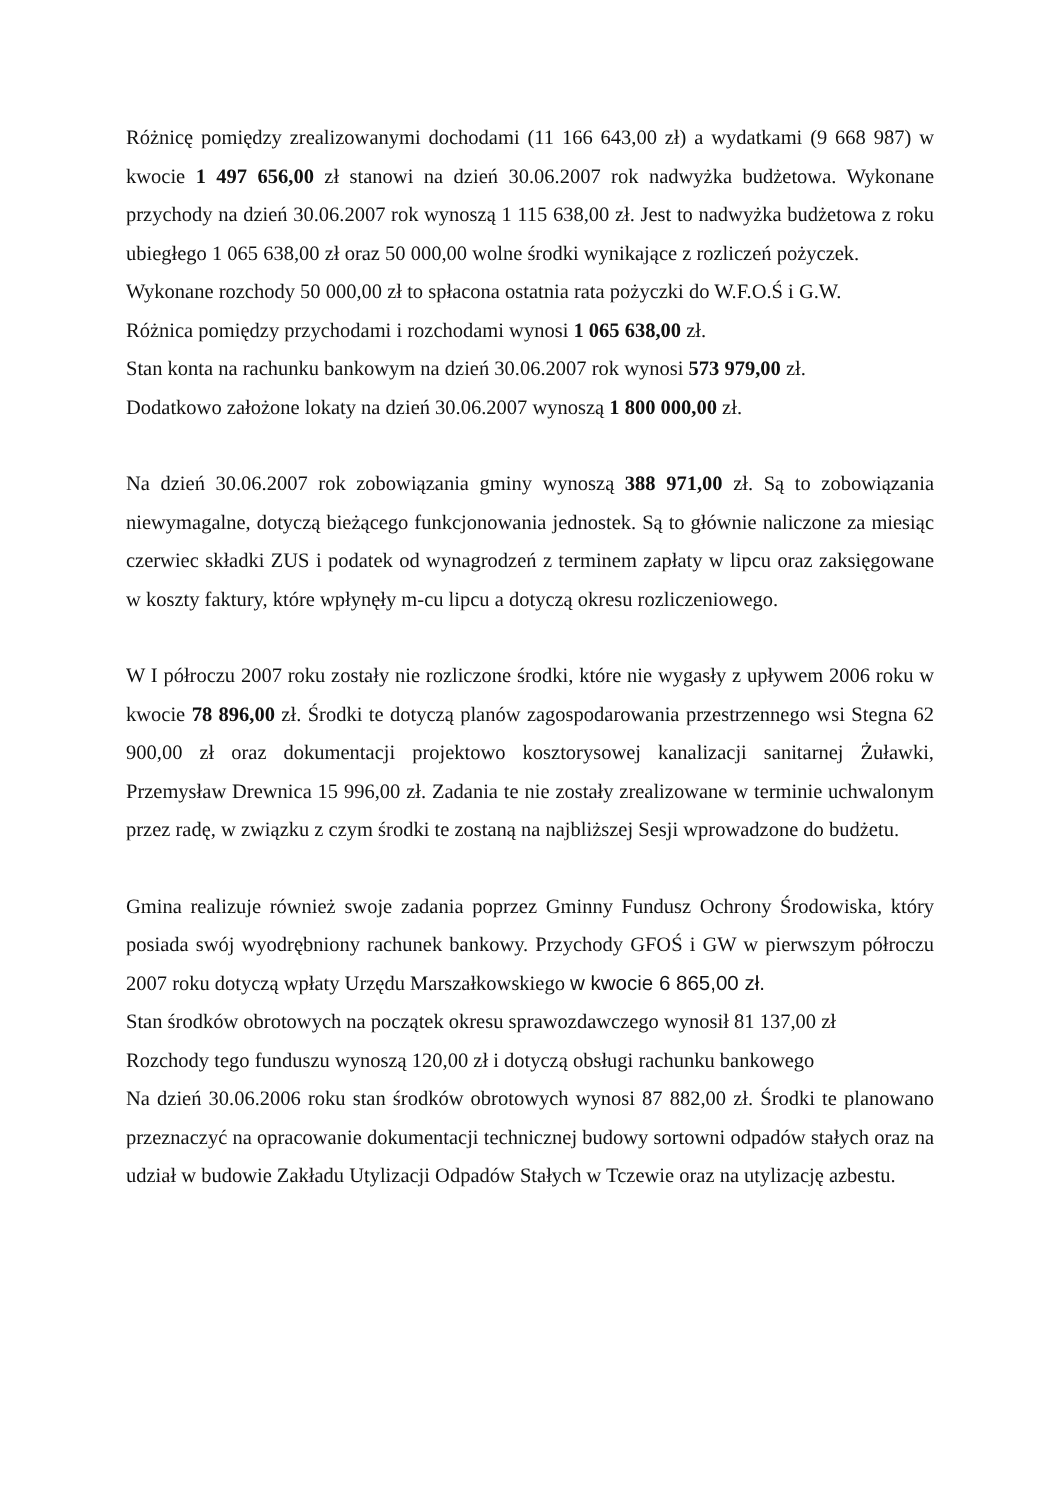Różnicę pomiędzy zrealizowanymi dochodami (11 166 643,00 zł) a wydatkami (9 668 987) w kwocie 1 497 656,00 zł stanowi na dzień 30.06.2007 rok nadwyżka budżetowa. Wykonane przychody na dzień 30.06.2007 rok wynoszą 1 115 638,00 zł. Jest to nadwyżka budżetowa z roku ubiegłego 1 065 638,00 zł oraz 50 000,00 wolne środki wynikające z rozliczeń pożyczek.
Wykonane rozchody 50 000,00 zł to spłacona ostatnia rata pożyczki do W.F.O.Ś i G.W.
Różnica pomiędzy przychodami i rozchodami wynosi 1 065 638,00 zł.
Stan konta na rachunku bankowym na dzień 30.06.2007 rok wynosi 573 979,00 zł.
Dodatkowo założone lokaty na dzień 30.06.2007 wynoszą 1 800 000,00 zł.
Na dzień 30.06.2007 rok zobowiązania gminy wynoszą 388 971,00 zł. Są to zobowiązania niewymagalne, dotyczą bieżącego funkcjonowania jednostek. Są to głównie naliczone za miesiąc czerwiec składki ZUS i podatek od wynagrodzeń z terminem zapłaty w lipcu oraz zaksięgowane w koszty faktury, które wpłynęły m-cu lipcu a dotyczą okresu rozliczeniowego.
W I półroczu 2007 roku zostały nie rozliczone środki, które nie wygasły z upływem 2006 roku w kwocie 78 896,00 zł. Środki te dotyczą planów zagospodarowania przestrzennego wsi Stegna 62 900,00 zł oraz dokumentacji projektowo kosztorysowej kanalizacji sanitarnej Żuławki, Przemysław Drewnica 15 996,00 zł. Zadania te nie zostały zrealizowane w terminie uchwalonym przez radę, w związku z czym środki te zostaną na najbliższej Sesji wprowadzone do budżetu.
Gmina realizuje również swoje zadania poprzez Gminny Fundusz Ochrony Środowiska, który posiada swój wyodrębniony rachunek bankowy. Przychody GFOŚ i GW w pierwszym półroczu 2007 roku dotyczą wpłaty Urzędu Marszałkowskiego w kwocie 6 865,00 zł.
Stan środków obrotowych na początek okresu sprawozdawczego wynosił 81 137,00 zł
Rozchody tego funduszu wynoszą 120,00 zł i dotyczą obsługi rachunku bankowego
Na dzień 30.06.2006 roku stan środków obrotowych wynosi 87 882,00 zł. Środki te planowano przeznaczyć na opracowanie dokumentacji technicznej budowy sortowni odpadów stałych oraz na udział w budowie Zakładu Utylizacji Odpadów Stałych w Tczewie oraz na utylizację azbestu.